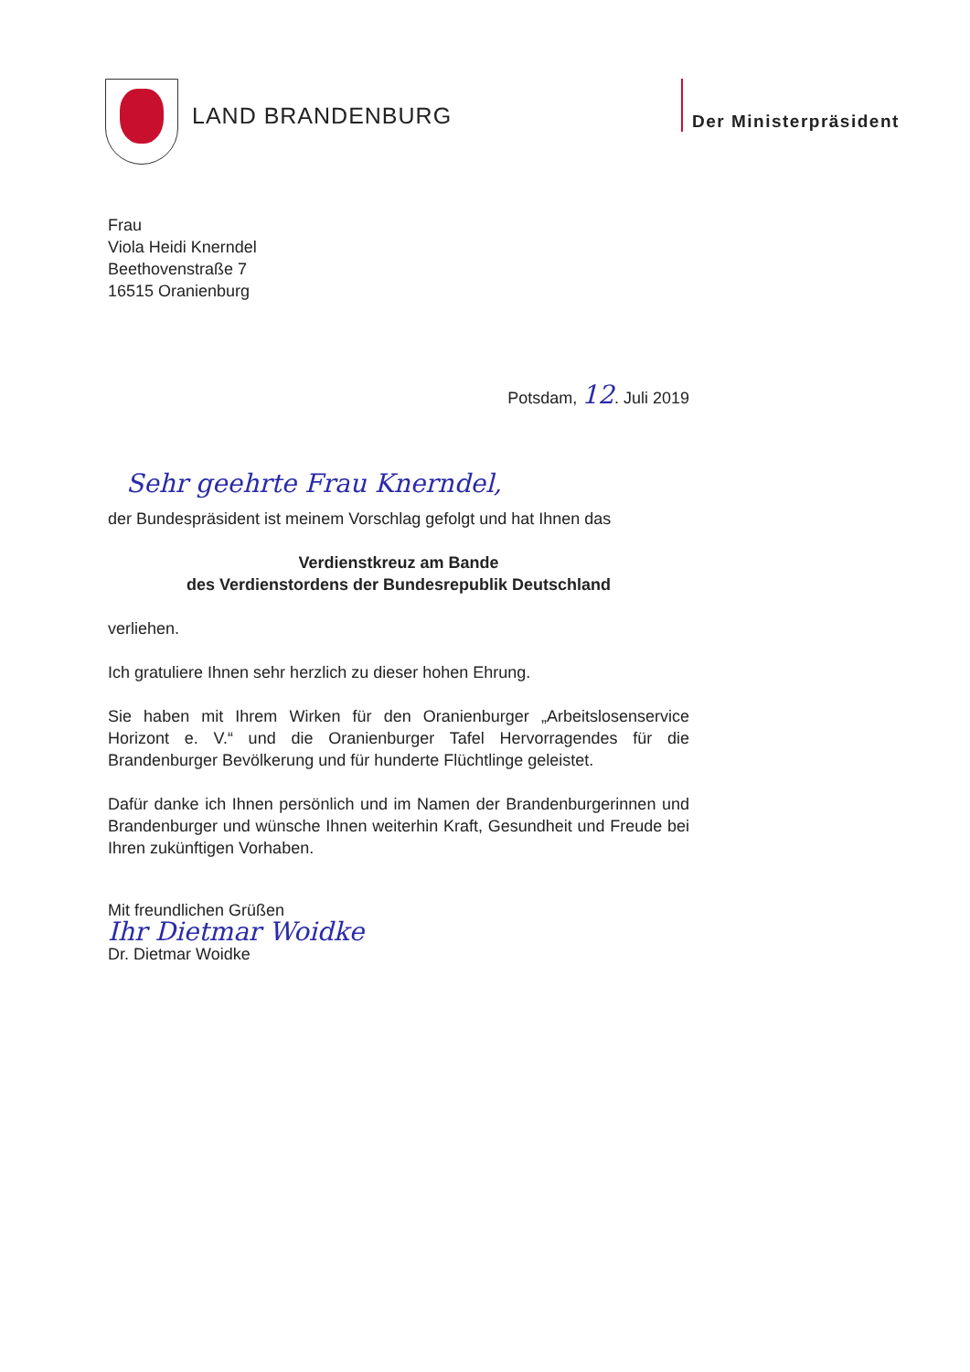LAND BRANDENBURG
Der Ministerpräsident
Frau
Viola Heidi Knerndel
Beethovenstraße 7
16515 Oranienburg
Potsdam, 12. Juli 2019
Sehr geehrte Frau Knerndel,
der Bundespräsident ist meinem Vorschlag gefolgt und hat Ihnen das
Verdienstkreuz am Bande
des Verdienstordens der Bundesrepublik Deutschland
verliehen.
Ich gratuliere Ihnen sehr herzlich zu dieser hohen Ehrung.
Sie haben mit Ihrem Wirken für den Oranienburger „Arbeitslosenservice Horizont e. V.“ und die Oranienburger Tafel Hervorragendes für die Brandenburger Bevölkerung und für hunderte Flüchtlinge geleistet.
Dafür danke ich Ihnen persönlich und im Namen der Brandenburgerinnen und Brandenburger und wünsche Ihnen weiterhin Kraft, Gesundheit und Freude bei Ihren zukünftigen Vorhaben.
Mit freundlichen Grüßen
Ihr Dietmar Woidke
Dr. Dietmar Woidke